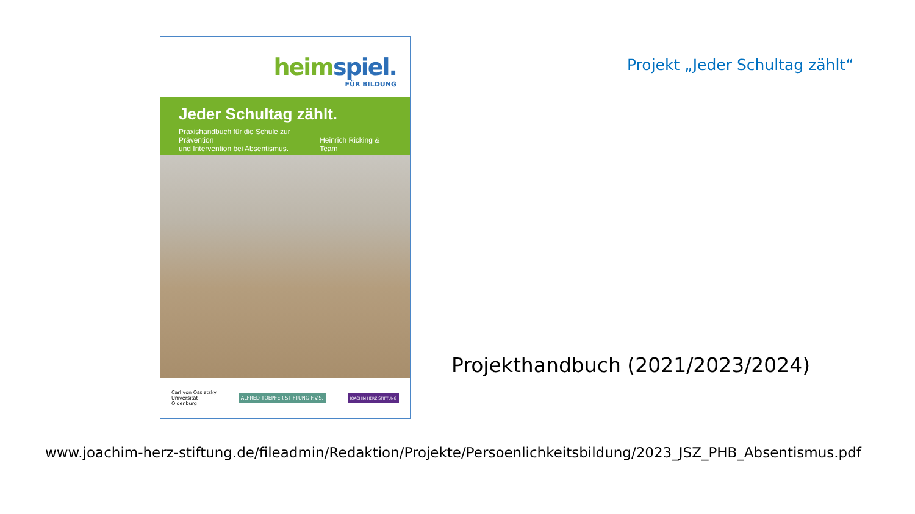heimspiel.
FÜR BILDUNG
Jeder Schultag zählt.
Praxishandbuch für die Schule zur Prävention
und Intervention bei Absentismus.
Heinrich Ricking & Team
Carl von Ossietzky
Universität
Oldenburg
ALFRED TOEPFER STIFTUNG F.V.S.
JOACHIM HERZ STIFTUNG
Projekt „Jeder Schultag zählt“
Projekthandbuch (2021/2023/2024)
www.joachim-herz-stiftung.de/fileadmin/Redaktion/Projekte/Persoenlichkeitsbildung/2023_JSZ_PHB_Absentismus.pdf